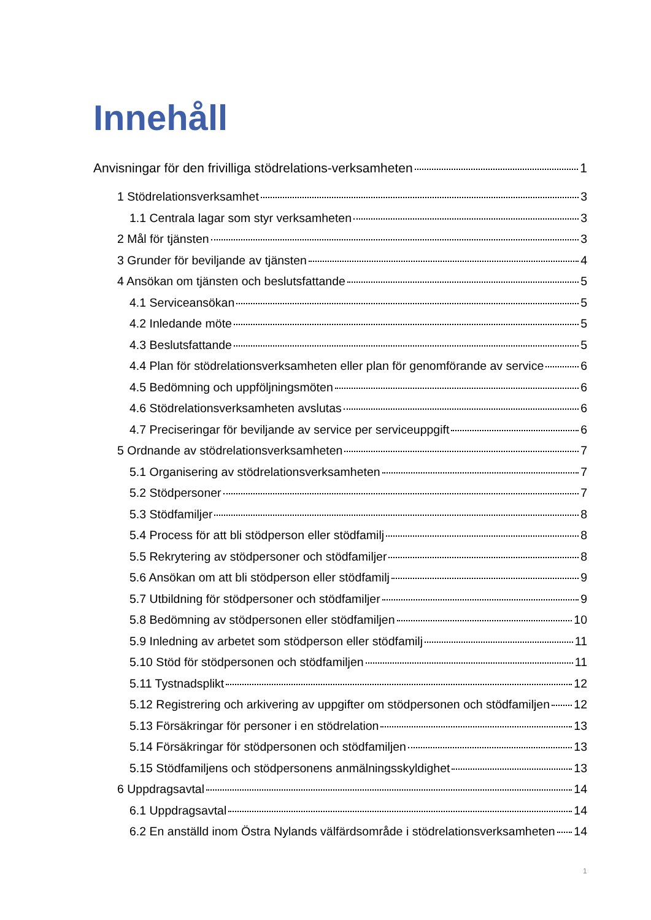Innehåll
Anvisningar för den frivilliga stödrelations-verksamheten 1
1 Stödrelationsverksamhet 3
1.1 Centrala lagar som styr verksamheten 3
2 Mål för tjänsten 3
3 Grunder för beviljande av tjänsten 4
4 Ansökan om tjänsten och beslutsfattande 5
4.1 Serviceansökan 5
4.2 Inledande möte 5
4.3 Beslutsfattande 5
4.4 Plan för stödrelationsverksamheten eller plan för genomförande av service 6
4.5 Bedömning och uppföljningsmöten 6
4.6 Stödrelationsverksamheten avslutas 6
4.7 Preciseringar för beviljande av service per serviceuppgift 6
5 Ordnande av stödrelationsverksamheten 7
5.1 Organisering av stödrelationsverksamheten 7
5.2 Stödpersoner 7
5.3 Stödfamiljer 8
5.4 Process för att bli stödperson eller stödfamilj 8
5.5 Rekrytering av stödpersoner och stödfamiljer 8
5.6 Ansökan om att bli stödperson eller stödfamilj 9
5.7 Utbildning för stödpersoner och stödfamiljer 9
5.8 Bedömning av stödpersonen eller stödfamiljen 10
5.9 Inledning av arbetet som stödperson eller stödfamilj 11
5.10 Stöd för stödpersonen och stödfamiljen 11
5.11 Tystnadsplikt 12
5.12 Registrering och arkivering av uppgifter om stödpersonen och stödfamiljen 12
5.13 Försäkringar för personer i en stödrelation 13
5.14 Försäkringar för stödpersonen och stödfamiljen 13
5.15 Stödfamiljens och stödpersonens anmälningsskyldighet 13
6 Uppdragsavtal 14
6.1 Uppdragsavtal 14
6.2 En anställd inom Östra Nylands välfärdsområde i stödrelationsverksamheten 14
1